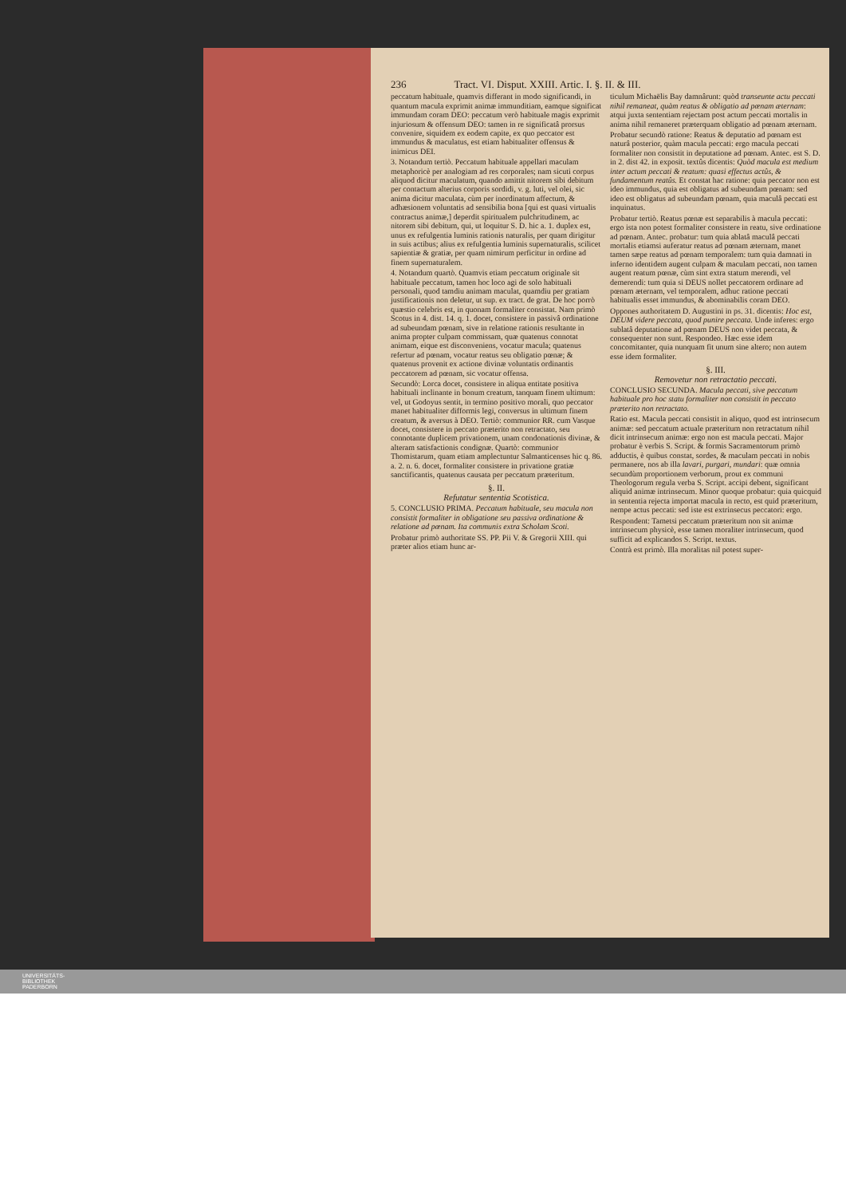236 Tract. VI. Disput. XXIII. Artic. I. §. II. & III.
peccatum habituale, quamvis differant in modo significandi, in quantum macula exprimit animæ immunditiam, eamque significat immundam coram DEO: peccatum verò habituale magis exprimit injuriosum & offensum DEO: tamen in re significatâ prorsus convenire, siquidem ex eodem capite, ex quo peccator est immundus & maculatus, est etiam habitualiter offensus & inimicus DEI.
3. Notandum tertiò. Peccatum habituale appellari maculam metaphoricè per analogiam ad res corporales; nam sicuti corpus aliquod dicitur maculatum, quando amittit nitorem sibi debitum per contactum alterius corporis sordidi, v. g. luti, vel olei, sic anima dicitur maculata, cùm per inordinatum affectum, & adhæsionem voluntatis ad sensibilia bona [qui est quasi virtualis contractus animæ,] deperdit spiritualem pulchritudinem, ac nitorem sibi debitum, qui, ut loquitur S. D. hic a. 1. duplex est, unus ex refulgentia luminis rationis naturalis, per quam dirigitur in suis actibus; alius ex refulgentia luminis supernaturalis, scilicet sapientiæ & gratiæ, per quam nimirum perficitur in ordine ad finem supernaturalem.
4. Notandum quartò. Quamvis etiam peccatum originale sit habituale peccatum, tamen hoc loco agi de solo habituali personali, quod tamdiu animam maculat, quamdiu per gratiam justificationis non deletur, ut sup. ex tract. de grat. De hoc porrò quæstio celebris est, in quonam formaliter consistat. Nam primò Scotus in 4. dist. 14. q. 1. docet, consistere in passivâ ordinatione ad subeundam pœnam, sive in relatione rationis resultante in anima propter culpam commissam, quæ quatenus connotat animam, eique est disconveniens, vocatur macula; quatenus refertur ad pœnam, vocatur reatus seu obligatio pœnæ; & quatenus provenit ex actione divinæ voluntatis ordinantis peccatorem ad pœnam, sic vocatur offensa.
Secundò: Lorca docet, consistere in aliqua entitate positiva habituali inclinante in bonum creatum, tanquam finem ultimum: vel, ut Godoyus sentit, in termino positivo morali, quo peccator manet habitualiter difformis legi, conversus in ultimum finem creatum, & aversus à DEO. Tertiò: communior RR. cum Vasque docet, consistere in peccato præterito non retractato, seu connotante duplicem privationem, unam condonationis divinæ, & alteram satisfactionis condignæ. Quartò: communior Thomistarum, quam etiam amplectuntur Salmanticenses hic q. 86. a. 2. n. 6. docet, formaliter consistere in privatione gratiæ sanctificantis, quatenus causata per peccatum præteritum.
§. II.
Refutatur sententia Scotistica.
5. CONCLUSIO PRIMA. Peccatum habituale, seu macula non consistit formaliter in obligatione seu passiva ordinatione & relatione ad pœnam. Ita communis extra Scholam Scoti.
Probatur primò authoritate SS. PP. Pii V. & Gregorii XIII. qui præter alios etiam hunc ar-
ticulum Michaëlis Bay damnârunt: quòd transeunte actu peccati nihil remaneat, quàm reatus & obligatio ad pœnam æternam: atqui juxta sententiam rejectam post actum peccati mortalis in anima nihil remaneret præterquam obligatio ad pœnam æternam.
Probatur secundò ratione: Reatus & deputatio ad pœnam est naturâ posterior, quàm macula peccati: ergo macula peccati formaliter non consistit in deputatione ad pœnam. Antec. est S. D. in 2. dist 42. in exposit. textûs dicentis: Quòd macula est medium inter actum peccati & reatum: quasi effectus actûs, & fundamentum reatûs. Et constat hac ratione: quia peccator non est ideo immundus, quia est obligatus ad subeundam pœnam: sed ideo est obligatus ad subeundam pœnam, quia maculâ peccati est inquinatus.
Probatur tertiò. Reatus pœnæ est separabilis à macula peccati: ergo ista non potest formaliter consistere in reatu, sive ordinatione ad pœnam. Antec. probatur: tum quia ablatâ maculâ peccati mortalis etiamsi auferatur reatus ad pœnam æternam, manet tamen sæpe reatus ad pœnam temporalem: tum quia damnati in inferno identidem augent culpam & maculam peccati, non tamen augent reatum pœnæ, cùm sint extra statum merendi, vel demerendi: tum quia si DEUS nollet peccatorem ordinare ad pœnam æternam, vel temporalem, adhuc ratione peccati habitualis esset immundus, & abominabilis coram DEO.
Oppones authoritatem D. Augustini in ps. 31. dicentis: Hoc est, DEUM videre peccata, quod punire peccata. Unde inferes: ergo sublatâ deputatione ad pœnam DEUS non videt peccata, & consequenter non sunt. Respondeo. Hæc esse idem concomitanter, quia nunquam fit unum sine altero; non autem esse idem formaliter.
§. III.
Removetur non retractatio peccati.
CONCLUSIO SECUNDA. Macula peccati, sive peccatum habituale pro hoc statu formaliter non consistit in peccato præterito non retractato.
Ratio est. Macula peccati consistit in aliquo, quod est intrinsecum animæ: sed peccatum actuale præteritum non retractatum nihil dicit intrinsecum animæ: ergo non est macula peccati. Major probatur è verbis S. Script. & formis Sacramentorum primò adductis, è quibus constat, sordes, & maculam peccati in nobis permanere, nos ab illa lavari, purgari, mundari: quæ omnia secundùm proportionem verborum, prout ex communi Theologorum regula verba S. Script. accipi debent, significant aliquid animæ intrinsecum. Minor quoque probatur: quia quicquid in sententia rejecta importat macula in recto, est quid præteritum, nempe actus peccati: sed iste est extrinsecus peccatori: ergo.
Respondent: Tametsi peccatum præteritum non sit animæ intrinsecum physicè, esse tamen moraliter intrinsecum, quod sufficit ad explicandos S. Script. textus.
Contrà est primò. Illa moralitas nil potest super-
UNIVERSITÄTS-
BIBLIOTHEK
PADERBORN